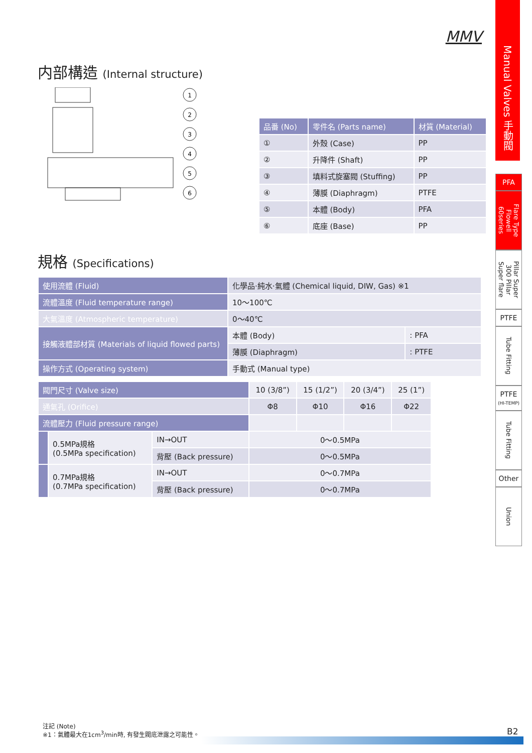MMV
内部構造 (Internal structure)
1
2
3
4
5
6
| 品番 (No) | 零件名 (Parts name) | 材質 (Material) |
| --- | --- | --- |
| ① | 外殼 (Case) | PP |
| ② | 升降件 (Shaft) | PP |
| ③ | 填料式旋塞閥 (Stuffing) | PP |
| ④ | 薄膜 (Diaphragm) | PTFE |
| ⑤ | 本體 (Body) | PFA |
| ⑥ | 底座 (Base) | PP |
規格 (Specifications)
| 使用流體 (Fluid) | 化學品·純水·氣體 (Chemical liquid, DIW, Gas) ※1 | |
| 流體溫度 (Fluid temperature range) | 10～100℃ | |
| 大氣溫度 (Atmospheric temperature) | 0～40℃ | |
| 接觸液體部材質 (Materials of liquid flowed parts) | 本體 (Body) | : PFA |
| | 薄膜 (Diaphragm) | : PTFE |
| 操作方式 (Operating system) | 手動式 (Manual type) | |
| 閥門尺寸 (Valve size) | | | 10 (3/8”) | 15 (1/2”) | 20 (3/4”) | 25 (1”) |
| 通氣孔 (Orifice) | | | Φ8 | Φ10 | Φ16 | Φ22 |
| 流體壓力 (Fluid pressure range) | | | | | | |
| | 0.5MPa規格 (0.5MPa specification) | IN→OUT | 0～0.5MPa | | | |
| | | 背壓 (Back pressure) | 0～0.5MPa | | | |
| | 0.7MPa規格 (0.7MPa specification) | IN→OUT | 0～0.7MPa | | | |
| | | 背壓 (Back pressure) | 0～0.7MPa | | | |
Manual Valves 手動閥
PFA
Flare Type Flowell 60series
Pillar Super 300 Pillar Super flare
PTFE
Tube Fitting
PTFE
(HI-TEMP)
Tube Fitting
Other
Union
注記 (Note)
※1：氣體最大在1cm<sup>3</sup>/min時, 有發生閥底泄露之可能性。
B2